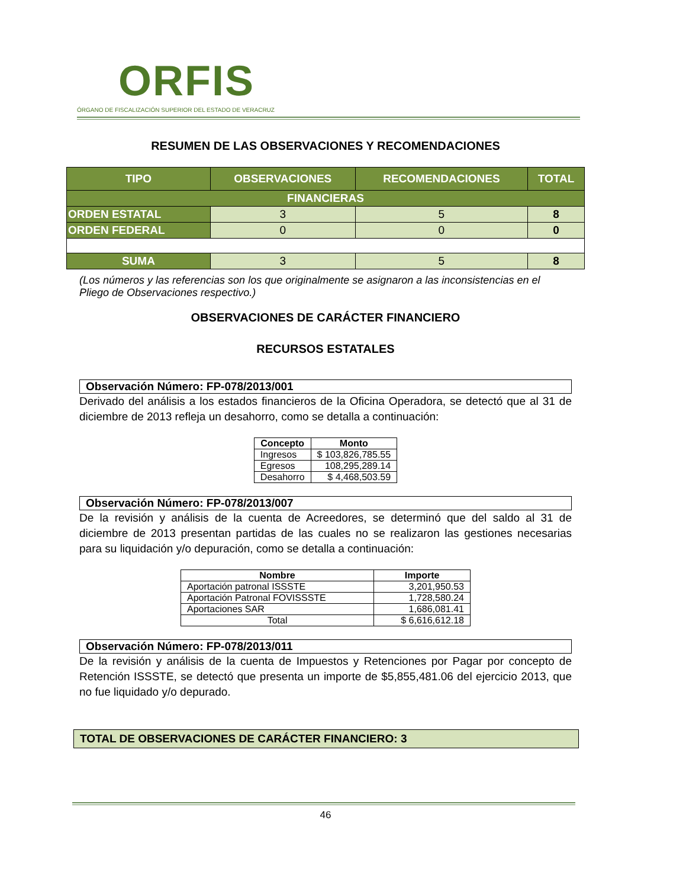ORFIS
ÓRGANO DE FISCALIZACIÓN SUPERIOR DEL ESTADO DE VERACRUZ
RESUMEN DE LAS OBSERVACIONES Y RECOMENDACIONES
| TIPO | OBSERVACIONES | RECOMENDACIONES | TOTAL |
| --- | --- | --- | --- |
| FINANCIERAS | | | |
| ORDEN ESTATAL | 3 | 5 | 8 |
| ORDEN FEDERAL | 0 | 0 | 0 |
| SUMA | 3 | 5 | 8 |
(Los números y las referencias son los que originalmente se asignaron a las inconsistencias en el Pliego de Observaciones respectivo.)
OBSERVACIONES DE CARÁCTER FINANCIERO
RECURSOS ESTATALES
Observación Número: FP-078/2013/001
Derivado del análisis a los estados financieros de la Oficina Operadora, se detectó que al 31 de diciembre de 2013 refleja un desahorro, como se detalla a continuación:
| Concepto | Monto |
| --- | --- |
| Ingresos | $ 103,826,785.55 |
| Egresos | 108,295,289.14 |
| Desahorro | $ 4,468,503.59 |
Observación Número: FP-078/2013/007
De la revisión y análisis de la cuenta de Acreedores, se determinó que del saldo al 31 de diciembre de 2013 presentan partidas de las cuales no se realizaron las gestiones necesarias para su liquidación y/o depuración, como se detalla a continuación:
| Nombre | Importe |
| --- | --- |
| Aportación patronal ISSSTE | 3,201,950.53 |
| Aportación Patronal FOVISSSTE | 1,728,580.24 |
| Aportaciones SAR | 1,686,081.41 |
| Total | $ 6,616,612.18 |
Observación Número: FP-078/2013/011
De la revisión y análisis de la cuenta de Impuestos y Retenciones por Pagar por concepto de Retención ISSSTE, se detectó que presenta un importe de $5,855,481.06 del ejercicio 2013, que no fue liquidado y/o depurado.
TOTAL DE OBSERVACIONES DE CARÁCTER FINANCIERO: 3
46